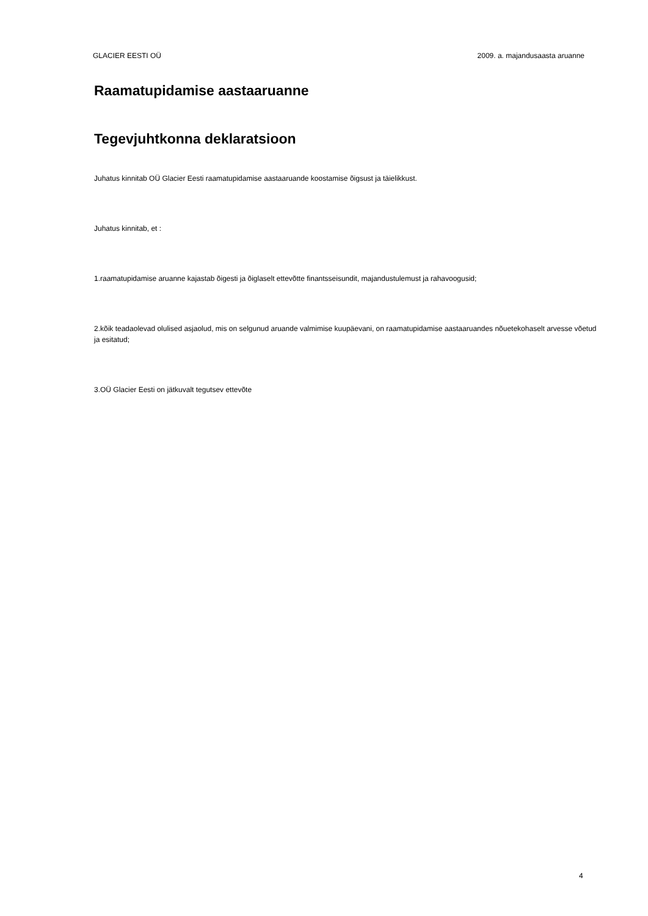GLACIER EESTI OÜ 2009. a. majandusaasta aruanne
Raamatupidamise aastaaruanne
Tegevjuhtkonna deklaratsioon
Juhatus kinnitab OÜ Glacier Eesti raamatupidamise aastaaruande koostamise õigsust ja täielikkust.
Juhatus kinnitab, et :
1.raamatupidamise aruanne kajastab õigesti ja õiglaselt ettevõtte finantsseisundit, majandustulemust ja rahavoogusid;
2.kõik teadaolevad olulised asjaolud, mis on selgunud aruande valmimise kuupäevani, on raamatupidamise aastaaruandes nõuetekohaselt arvesse võetud ja esitatud;
3.OÜ Glacier Eesti on jätkuvalt tegutsev ettevõte
4